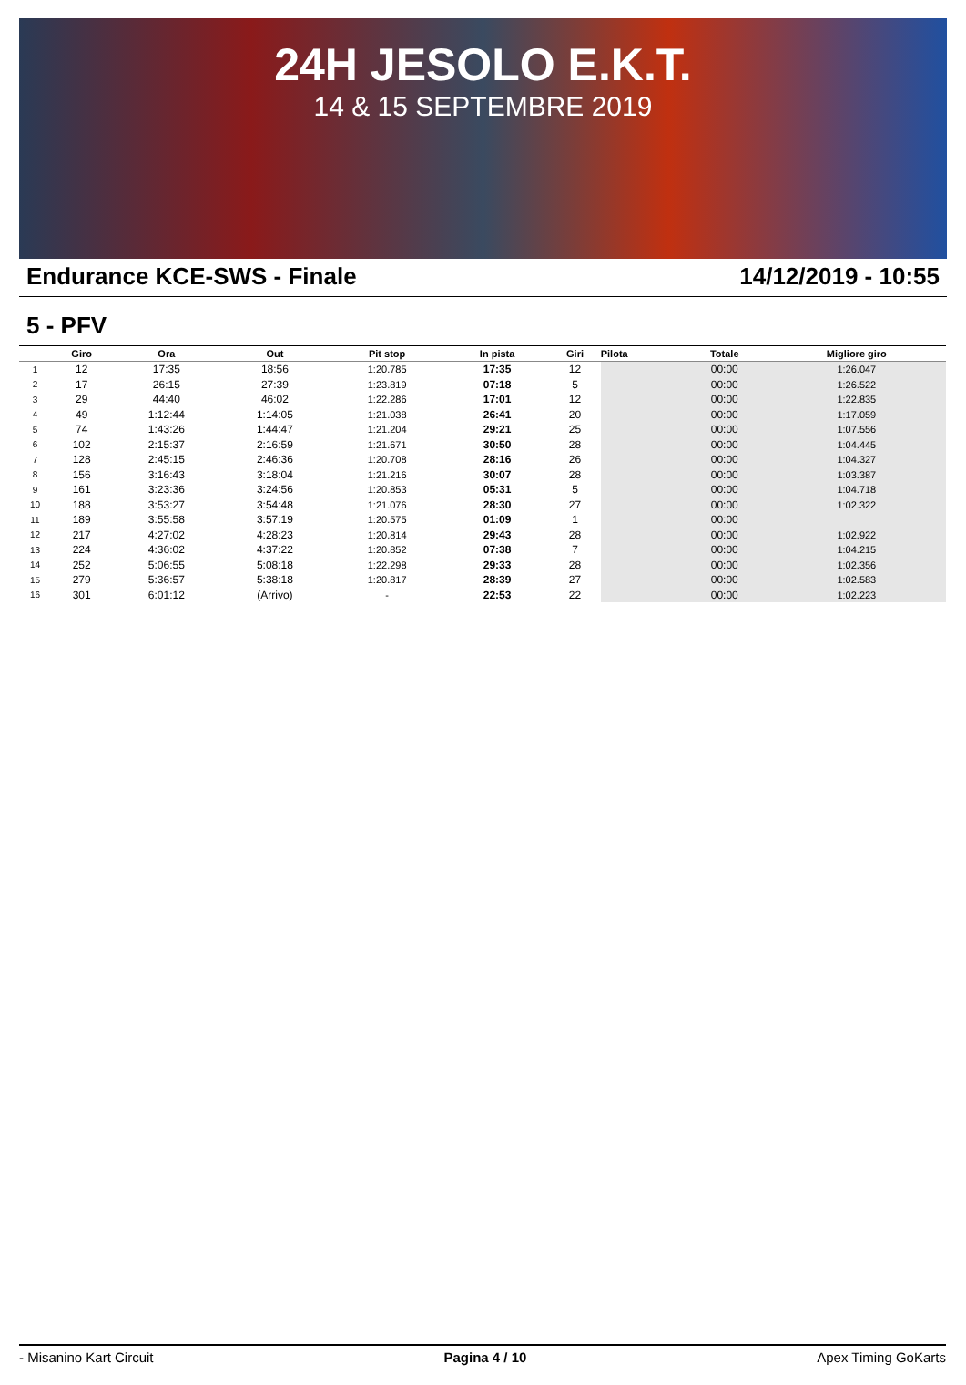24H JESOLO E.K.T.
14 & 15 SEPTEMBRE 2019
Endurance KCE-SWS - Finale 14/12/2019 - 10:55
5 - PFV
| | Giro | Ora | Out | Pit stop | In pista | Giri | Pilota | Totale | Migliore giro |
| --- | --- | --- | --- | --- | --- | --- | --- | --- | --- |
| 1 | 12 | 17:35 | 18:56 | 1:20.785 | 17:35 | 12 | | 00:00 | 1:26.047 |
| 2 | 17 | 26:15 | 27:39 | 1:23.819 | 07:18 | 5 | | 00:00 | 1:26.522 |
| 3 | 29 | 44:40 | 46:02 | 1:22.286 | 17:01 | 12 | | 00:00 | 1:22.835 |
| 4 | 49 | 1:12:44 | 1:14:05 | 1:21.038 | 26:41 | 20 | | 00:00 | 1:17.059 |
| 5 | 74 | 1:43:26 | 1:44:47 | 1:21.204 | 29:21 | 25 | | 00:00 | 1:07.556 |
| 6 | 102 | 2:15:37 | 2:16:59 | 1:21.671 | 30:50 | 28 | | 00:00 | 1:04.445 |
| 7 | 128 | 2:45:15 | 2:46:36 | 1:20.708 | 28:16 | 26 | | 00:00 | 1:04.327 |
| 8 | 156 | 3:16:43 | 3:18:04 | 1:21.216 | 30:07 | 28 | | 00:00 | 1:03.387 |
| 9 | 161 | 3:23:36 | 3:24:56 | 1:20.853 | 05:31 | 5 | | 00:00 | 1:04.718 |
| 10 | 188 | 3:53:27 | 3:54:48 | 1:21.076 | 28:30 | 27 | | 00:00 | 1:02.322 |
| 11 | 189 | 3:55:58 | 3:57:19 | 1:20.575 | 01:09 | 1 | | 00:00 | |
| 12 | 217 | 4:27:02 | 4:28:23 | 1:20.814 | 29:43 | 28 | | 00:00 | 1:02.922 |
| 13 | 224 | 4:36:02 | 4:37:22 | 1:20.852 | 07:38 | 7 | | 00:00 | 1:04.215 |
| 14 | 252 | 5:06:55 | 5:08:18 | 1:22.298 | 29:33 | 28 | | 00:00 | 1:02.356 |
| 15 | 279 | 5:36:57 | 5:38:18 | 1:20.817 | 28:39 | 27 | | 00:00 | 1:02.583 |
| 16 | 301 | 6:01:12 | (Arrivo) | - | 22:53 | 22 | | 00:00 | 1:02.223 |
- Misanino Kart Circuit Pagina 4 / 10 Apex Timing GoKarts